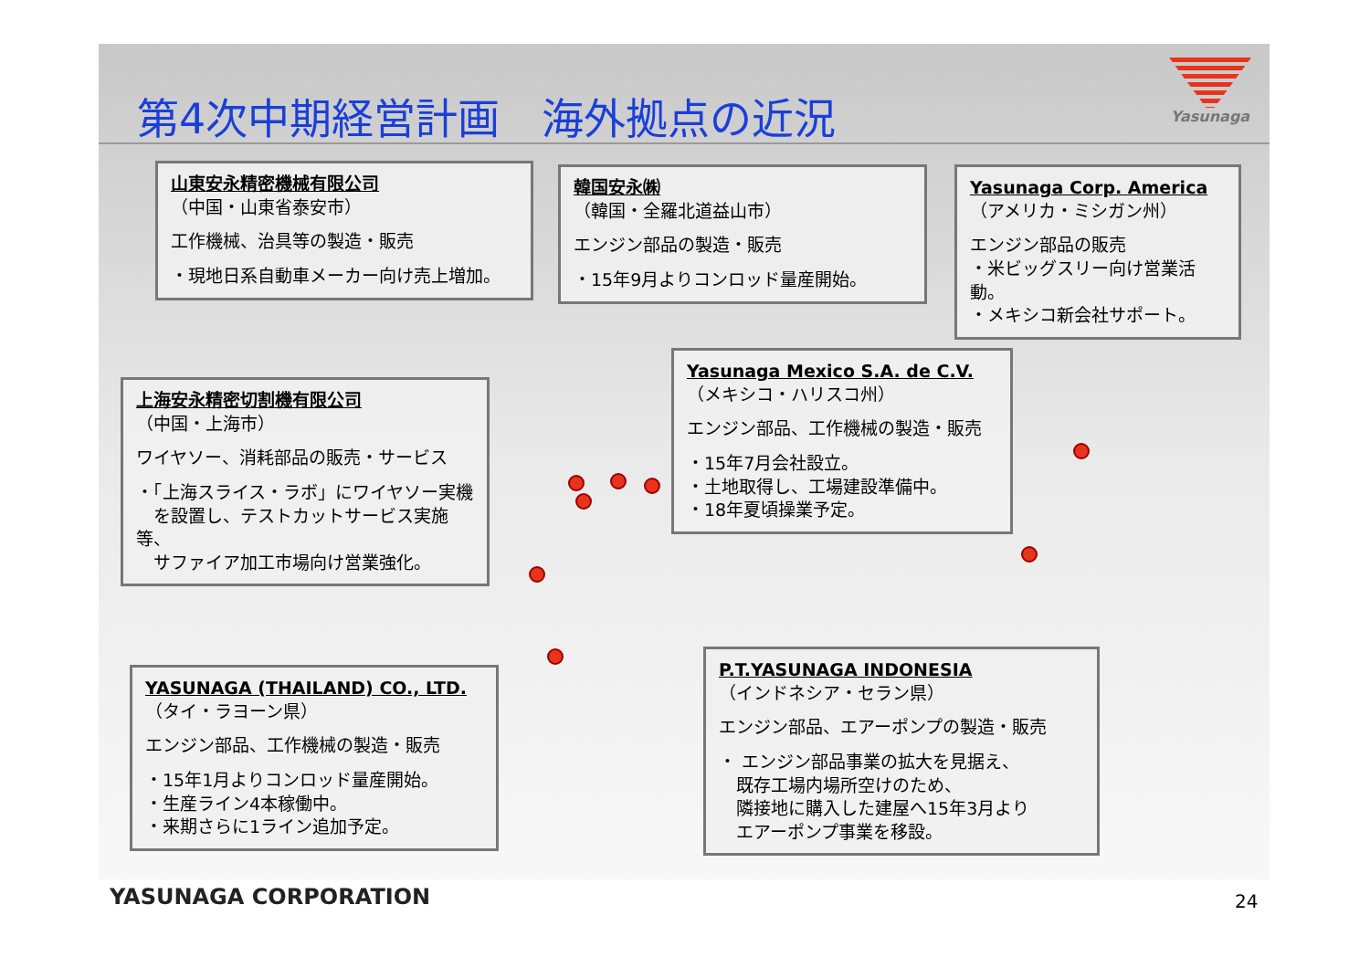第4次中期経営計画　海外拠点の近況
Yasunaga
山東安永精密機械有限公司
（中国・山東省泰安市）
工作機械、治具等の製造・販売
・現地日系自動車メーカー向け売上増加。
韓国安永㈱
（韓国・全羅北道益山市）
エンジン部品の製造・販売
・15年9月よりコンロッド量産開始。
Yasunaga Corp. America
（アメリカ・ミシガン州）
エンジン部品の販売
・米ビッグスリー向け営業活動。
・メキシコ新会社サポート。
上海安永精密切割機有限公司
（中国・上海市）
ワイヤソー、消耗部品の販売・サービス
・「上海スライス・ラボ」にワイヤソー実機
　を設置し、テストカットサービス実施等、
　サファイア加工市場向け営業強化。
Yasunaga Mexico S.A. de C.V.
（メキシコ・ハリスコ州）
エンジン部品、工作機械の製造・販売
・15年7月会社設立。
・土地取得し、工場建設準備中。
・18年夏頃操業予定。
YASUNAGA (THAILAND) CO., LTD.
（タイ・ラヨーン県）
エンジン部品、工作機械の製造・販売
・15年1月よりコンロッド量産開始。
・生産ライン4本稼働中。
・来期さらに1ライン追加予定。
P.T.YASUNAGA INDONESIA
（インドネシア・セラン県）
エンジン部品、エアーポンプの製造・販売
・ エンジン部品事業の拡大を見据え、
　既存工場内場所空けのため、
　隣接地に購入した建屋へ15年3月より
　エアーポンプ事業を移設。
YASUNAGA CORPORATION 24